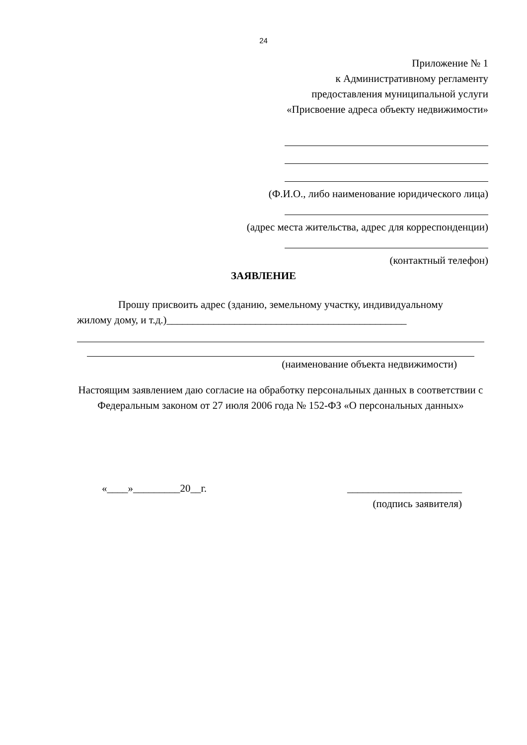24
Приложение № 1
к Административному регламенту
предоставления муниципальной услуги
«Присвоение адреса объекту недвижимости»
(Ф.И.О., либо наименование юридического лица)
(адрес места жительства, адрес для корреспонденции)
(контактный телефон)
ЗАЯВЛЕНИЕ
Прошу присвоить адрес (зданию, земельному участку, индивидуальному
жилому дому, и т.д.)______________________________________________
(наименование объекта недвижимости)
Настоящим заявлением даю согласие на обработку персональных данных в соответствии с Федеральным законом от 27 июля 2006 года № 152-ФЗ «О персональных данных»
«____»_________20__г.
______________________
(подпись заявителя)